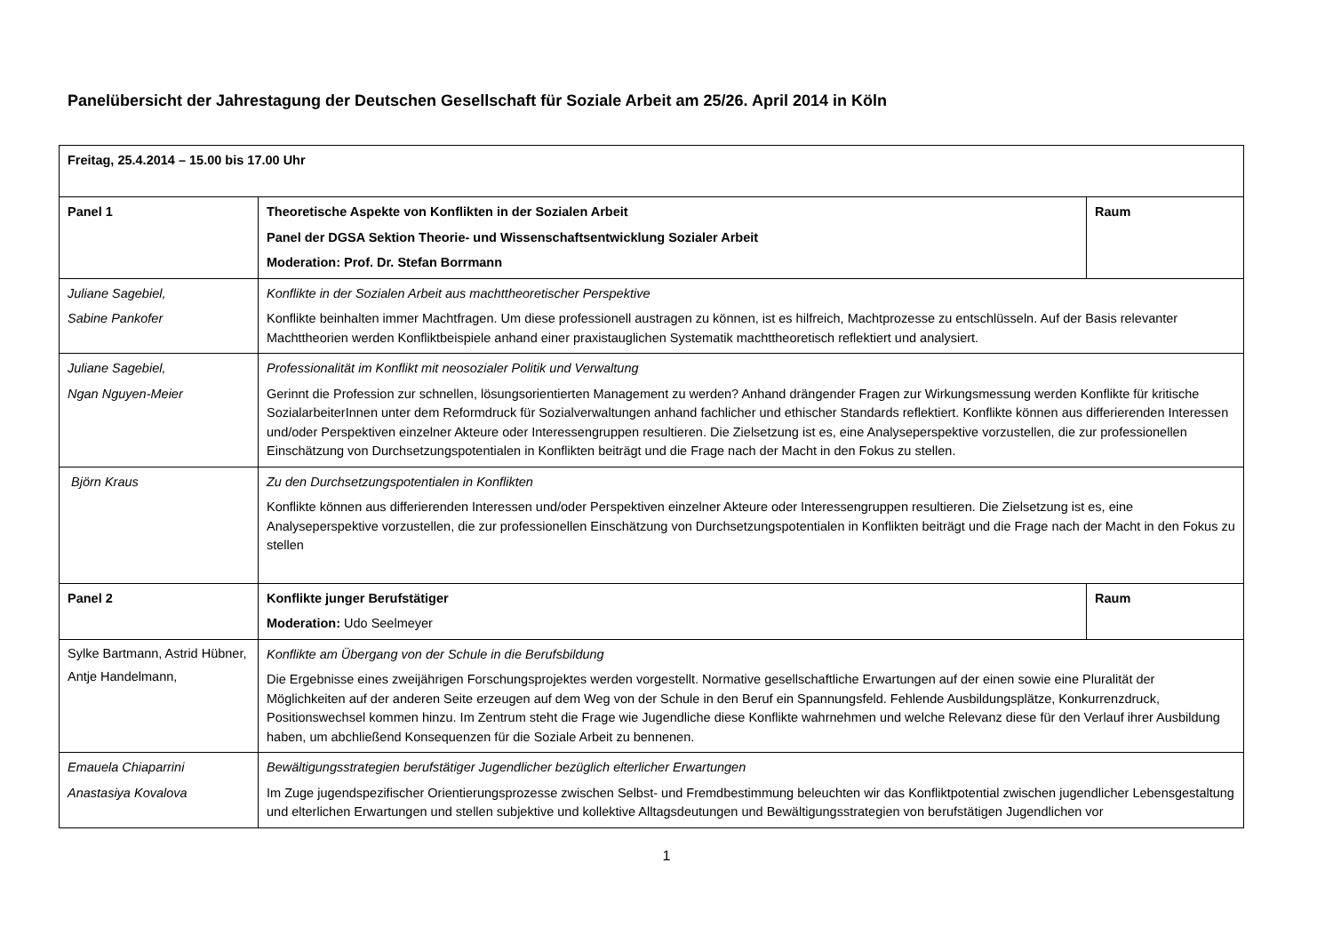Panelübersicht der Jahrestagung der Deutschen Gesellschaft für Soziale Arbeit am 25/26. April 2014 in Köln
| Freitag, 25.4.2014 – 15.00 bis 17.00 Uhr | | |
| Panel 1 | Theoretische Aspekte von Konflikten in der Sozialen Arbeit Panel der DGSA Sektion Theorie- und Wissenschaftsentwicklung Sozialer Arbeit Moderation: Prof. Dr. Stefan Borrmann | Raum |
| Juliane Sagebiel, Sabine Pankofer | Konflikte in der Sozialen Arbeit aus machttheoretischer Perspektive Konflikte beinhalten immer Machtfragen. Um diese professionell austragen zu können, ist es hilfreich, Machtprozesse zu entschlüsseln. Auf der Basis relevanter Machttheorien werden Konfliktbeispiele anhand einer praxistauglichen Systematik machttheoretisch reflektiert und analysiert. | |
| Juliane Sagebiel, Ngan Nguyen-Meier | Professionalität im Konflikt mit neosozialer Politik und Verwaltung Gerinnt die Profession zur schnellen, lösungsorientierten Management zu werden? Anhand drängender Fragen zur Wirkungsmessung werden Konflikte für kritische SozialarbeiterInnen unter dem Reformdruck für Sozialverwaltungen anhand fachlicher und ethischer Standards reflektiert. Konflikte können aus differierenden Interessen und/oder Perspektiven einzelner Akteure oder Interessengruppen resultieren. Die Zielsetzung ist es, eine Analyseperspektive vorzustellen, die zur professionellen Einschätzung von Durchsetzungspotentialen in Konflikten beiträgt und die Frage nach der Macht in den Fokus zu stellen. | |
| Björn Kraus | Zu den Durchsetzungspotentialen in Konflikten Konflikte können aus differierenden Interessen und/oder Perspektiven einzelner Akteure oder Interessengruppen resultieren. Die Zielsetzung ist es, eine Analyseperspektive vorzustellen, die zur professionellen Einschätzung von Durchsetzungspotentialen in Konflikten beiträgt und die Frage nach der Macht in den Fokus zu stellen | |
| Panel 2 | Konflikte junger Berufstätiger Moderation: Udo Seelmeyer | Raum |
| Sylke Bartmann, Astrid Hübner, Antje Handelmann, | Konflikte am Übergang von der Schule in die Berufsbildung Die Ergebnisse eines zweijährigen Forschungsprojektes werden vorgestellt. Normative gesellschaftliche Erwartungen auf der einen sowie eine Pluralität der Möglichkeiten auf der anderen Seite erzeugen auf dem Weg von der Schule in den Beruf ein Spannungsfeld. Fehlende Ausbildungsplätze, Konkurrenzdruck, Positionswechsel kommen hinzu. Im Zentrum steht die Frage wie Jugendliche diese Konflikte wahrnehmen und welche Relevanz diese für den Verlauf ihrer Ausbildung haben, um abchließend Konsequenzen für die Soziale Arbeit zu bennenen. | |
| Emauela Chiaparrini Anastasiya Kovalova | Bewältigungsstrategien berufstätiger Jugendlicher bezüglich elterlicher Erwartungen Im Zuge jugendspezifischer Orientierungsprozesse zwischen Selbst- und Fremdbestimmung beleuchten wir das Konfliktpotential zwischen jugendlicher Lebensgestaltung und elterlichen Erwartungen und stellen subjektive und kollektive Alltagsdeutungen und Bewältigungsstrategien von berufstätigen Jugendlichen vor | |
1